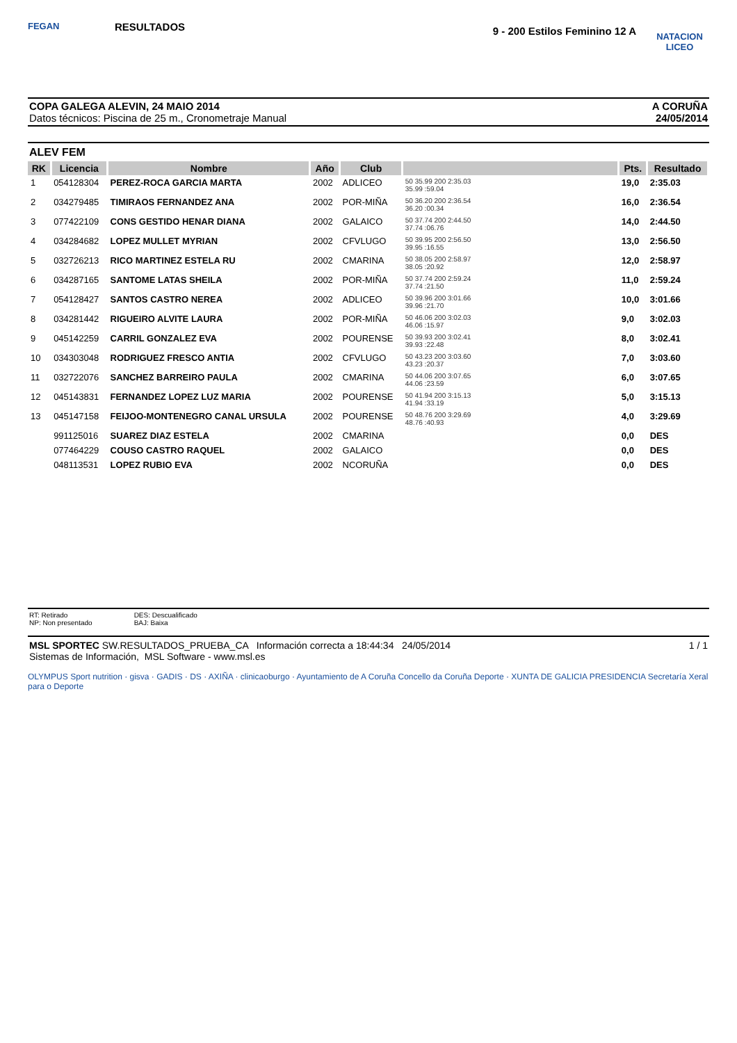FEGAN
RESULTADOS
9 - 200 Estilos Feminino 12 A
NATACION LICEO
COPA GALEGA ALEVIN, 24 MAIO 2014
Datos técnicos: Piscina de 25 m., Cronometraje Manual
A CORUÑA
24/05/2014
ALEV FEM
| RK | Licencia | Nombre | Año | Club | | Pts. | Resultado |
| --- | --- | --- | --- | --- | --- | --- | --- |
| 1 | 054128304 | PEREZ-ROCA GARCIA MARTA | 2002 | ADLICEO | 50 35.99 200 2:35.03 35.99 :59.04 | 19,0 | 2:35.03 |
| 2 | 034279485 | TIMIRAOS FERNANDEZ ANA | 2002 | POR-MIÑA | 50 36.20 200 2:36.54 36.20 :00.34 | 16,0 | 2:36.54 |
| 3 | 077422109 | CONS GESTIDO HENAR DIANA | 2002 | GALAICO | 50 37.74 200 2:44.50 37.74 :06.76 | 14,0 | 2:44.50 |
| 4 | 034284682 | LOPEZ MULLET MYRIAN | 2002 | CFVLUGO | 50 39.95 200 2:56.50 39.95 :16.55 | 13,0 | 2:56.50 |
| 5 | 032726213 | RICO MARTINEZ ESTELA RU | 2002 | CMARINA | 50 38.05 200 2:58.97 38.05 :20.92 | 12,0 | 2:58.97 |
| 6 | 034287165 | SANTOME LATAS SHEILA | 2002 | POR-MIÑA | 50 37.74 200 2:59.24 37.74 :21.50 | 11,0 | 2:59.24 |
| 7 | 054128427 | SANTOS CASTRO NEREA | 2002 | ADLICEO | 50 39.96 200 3:01.66 39.96 :21.70 | 10,0 | 3:01.66 |
| 8 | 034281442 | RIGUEIRO ALVITE LAURA | 2002 | POR-MIÑA | 50 46.06 200 3:02.03 46.06 :15.97 | 9,0 | 3:02.03 |
| 9 | 045142259 | CARRIL GONZALEZ EVA | 2002 | POURENSE | 50 39.93 200 3:02.41 39.93 :22.48 | 8,0 | 3:02.41 |
| 10 | 034303048 | RODRIGUEZ FRESCO ANTIA | 2002 | CFVLUGO | 50 43.23 200 3:03.60 43.23 :20.37 | 7,0 | 3:03.60 |
| 11 | 032722076 | SANCHEZ BARREIRO PAULA | 2002 | CMARINA | 50 44.06 200 3:07.65 44.06 :23.59 | 6,0 | 3:07.65 |
| 12 | 045143831 | FERNANDEZ LOPEZ LUZ MARIA | 2002 | POURENSE | 50 41.94 200 3:15.13 41.94 :33.19 | 5,0 | 3:15.13 |
| 13 | 045147158 | FEIJOO-MONTENEGRO CANAL URSULA | 2002 | POURENSE | 50 48.76 200 3:29.69 48.76 :40.93 | 4,0 | 3:29.69 |
| | 991125016 | SUAREZ DIAZ ESTELA | 2002 | CMARINA | | 0,0 | DES |
| | 077464229 | COUSO CASTRO RAQUEL | 2002 | GALAICO | | 0,0 | DES |
| | 048113531 | LOPEZ RUBIO EVA | 2002 | NCORUÑA | | 0,0 | DES |
RT: Retirado
NP: Non presentado
DES: Descualificado
BAJ: Baixa
MSL SPORTEC SW.RESULTADOS_PRUEBA_CA Información correcta a 18:44:34 24/05/2014 1 / 1
Sistemas de Información, MSL Software - www.msl.es
OLYMPUS Sport nutrition · gisva · GADIS · DS · AXIÑA · clinicaoburgo · Ayuntamiento de A Coruña Concello da Coruña Deporte · XUNTA DE GALICIA PRESIDENCIA Secretaría Xeral para o Deporte